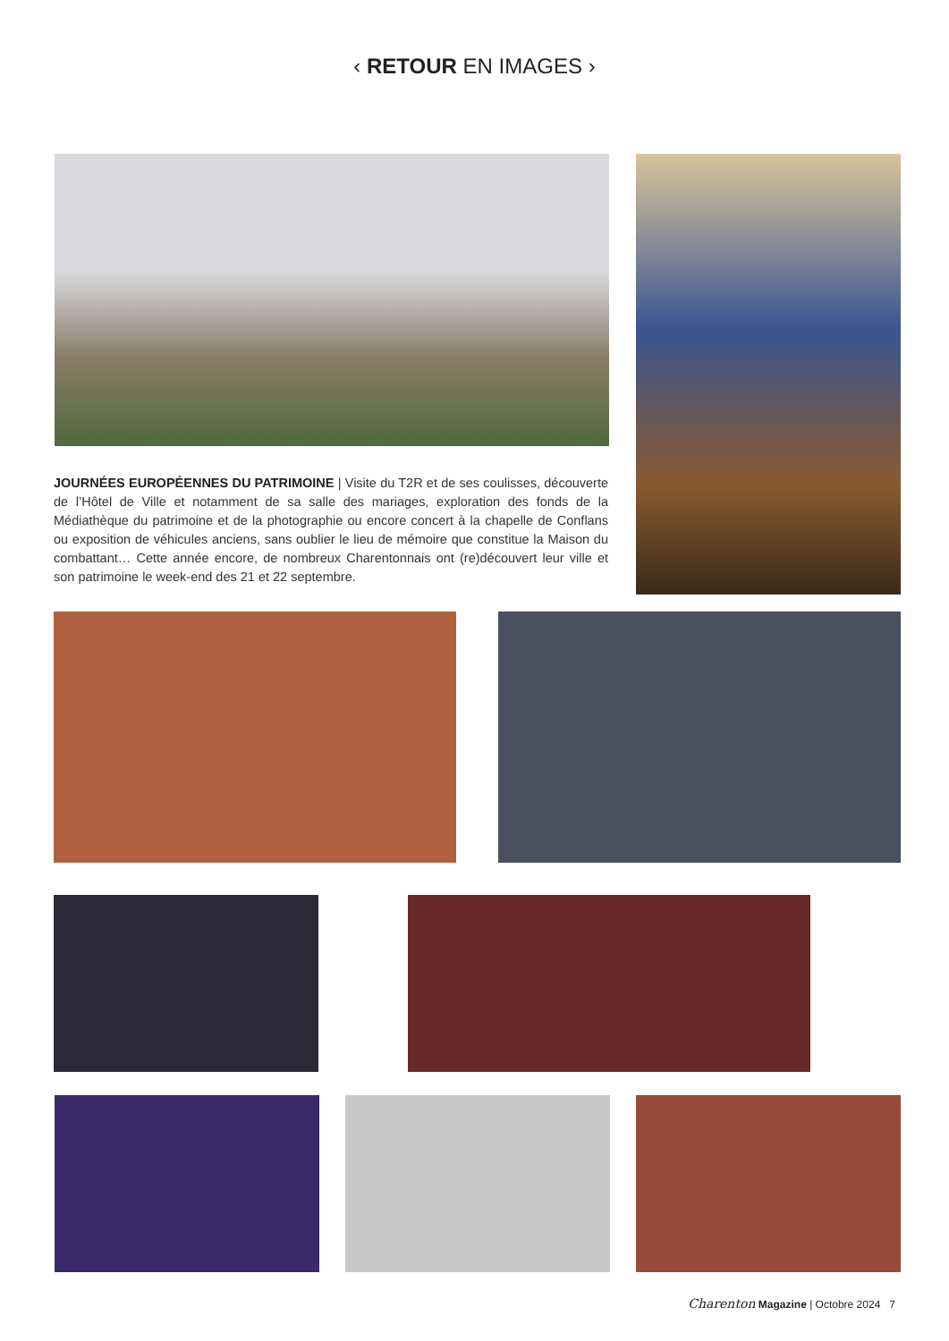‹ RETOUR EN IMAGES ›
JOURNÉES EUROPÉENNES DU PATRIMOINE | Visite du T2R et de ses coulisses, découverte de l’Hôtel de Ville et notamment de sa salle des mariages, exploration des fonds de la Médiathèque du patrimoine et de la photographie ou encore concert à la chapelle de Conflans ou exposition de véhicules anciens, sans oublier le lieu de mémoire que constitue la Maison du combattant… Cette année encore, de nombreux Charentonnais ont (re)découvert leur ville et son patrimoine le week-end des 21 et 22 septembre.
Charenton Magazine | Octobre 2024 7